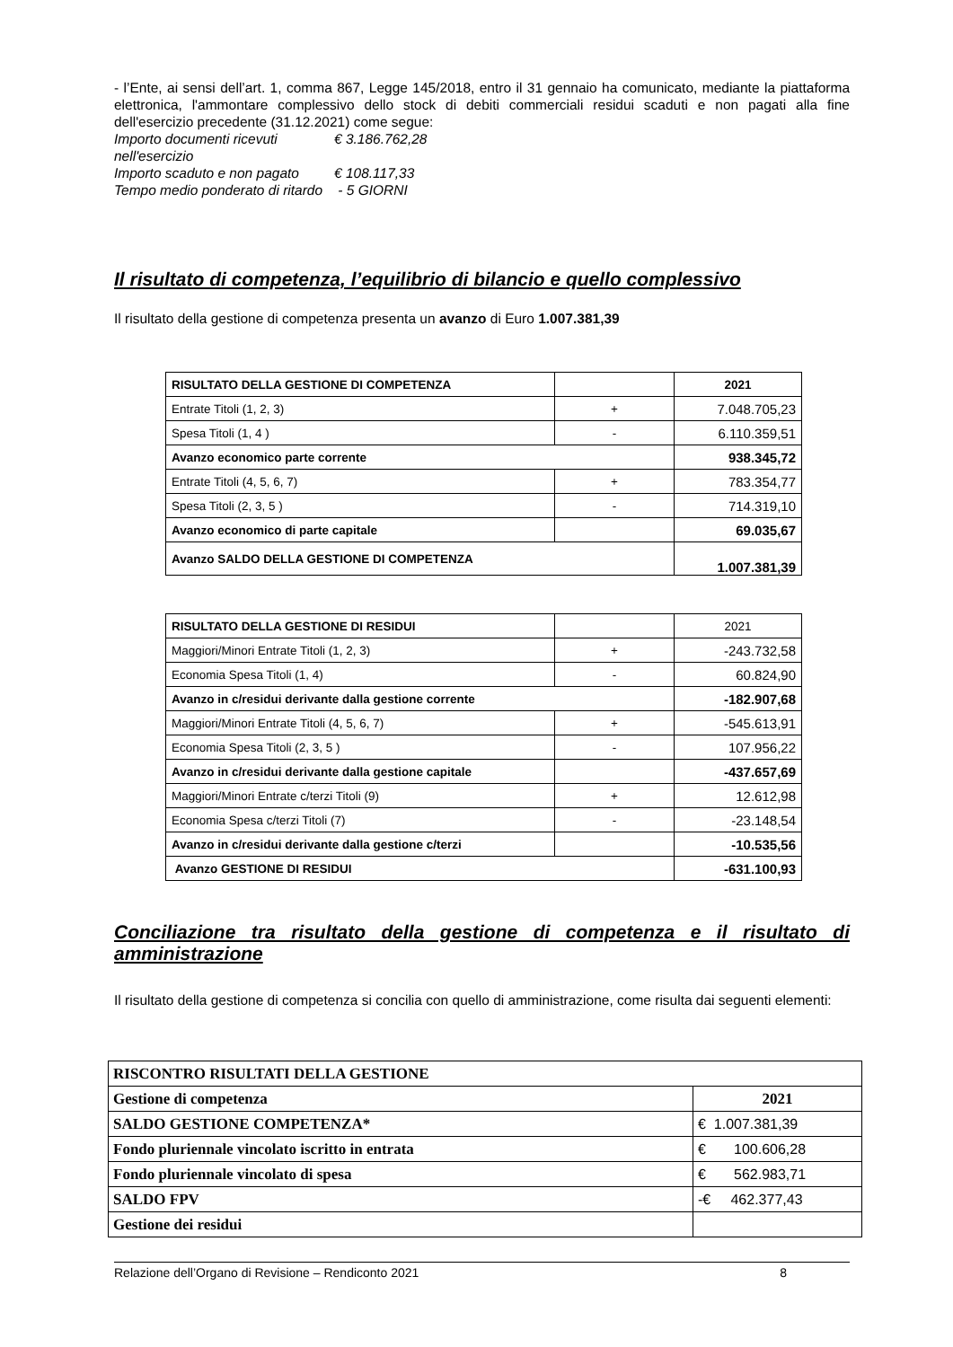- l’Ente, ai sensi dell’art. 1, comma 867, Legge 145/2018, entro il 31 gennaio ha comunicato, mediante la piattaforma elettronica, l'ammontare complessivo dello stock di debiti commerciali residui scaduti e non pagati alla fine dell'esercizio precedente (31.12.2021) come segue:
Importo documenti ricevuti nell'esercizio € 3.186.762,28
Importo scaduto e non pagato € 108.117,33
Tempo medio ponderato di ritardo - 5 GIORNI
Il risultato di competenza, l’equilibrio di bilancio e quello complessivo
Il risultato della gestione di competenza presenta un avanzo di Euro 1.007.381,39
| RISULTATO DELLA GESTIONE DI COMPETENZA | | 2021 |
| Entrate Titoli (1, 2, 3) | + | 7.048.705,23 |
| Spesa Titoli (1, 4 ) | - | 6.110.359,51 |
| Avanzo economico parte corrente | | 938.345,72 |
| Entrate Titoli (4, 5, 6, 7) | + | 783.354,77 |
| Spesa Titoli (2, 3, 5 ) | - | 714.319,10 |
| Avanzo economico di parte capitale | | 69.035,67 |
| Avanzo SALDO DELLA GESTIONE DI COMPETENZA | | 1.007.381,39 |
| RISULTATO DELLA GESTIONE DI RESIDUI | | 2021 |
| Maggiori/Minori Entrate Titoli (1, 2, 3) | + | -243.732,58 |
| Economia Spesa Titoli (1, 4) | - | 60.824,90 |
| Avanzo in c/residui derivante dalla gestione corrente | | -182.907,68 |
| Maggiori/Minori Entrate Titoli (4, 5, 6, 7) | + | -545.613,91 |
| Economia Spesa Titoli (2, 3, 5 ) | - | 107.956,22 |
| Avanzo in c/residui derivante dalla gestione capitale | | -437.657,69 |
| Maggiori/Minori Entrate c/terzi Titoli (9) | + | 12.612,98 |
| Economia Spesa c/terzi Titoli (7) | - | -23.148,54 |
| Avanzo in c/residui derivante dalla gestione c/terzi | | -10.535,56 |
| Avanzo GESTIONE DI RESIDUI | | -631.100,93 |
Conciliazione tra risultato della gestione di competenza e il risultato di
amministrazione
Il risultato della gestione di competenza si concilia con quello di amministrazione, come risulta dai seguenti elementi:
| RISCONTRO RISULTATI DELLA GESTIONE | |
| Gestione di competenza | 2021 |
| SALDO GESTIONE COMPETENZA* | € 1.007.381,39 |
| Fondo pluriennale vincolato iscritto in entrata | € 100.606,28 |
| Fondo pluriennale vincolato di spesa | € 562.983,71 |
| SALDO FPV | -€ 462.377,43 |
| Gestione dei residui | |
Relazione dell’Organo di Revisione – Rendiconto 2021 8